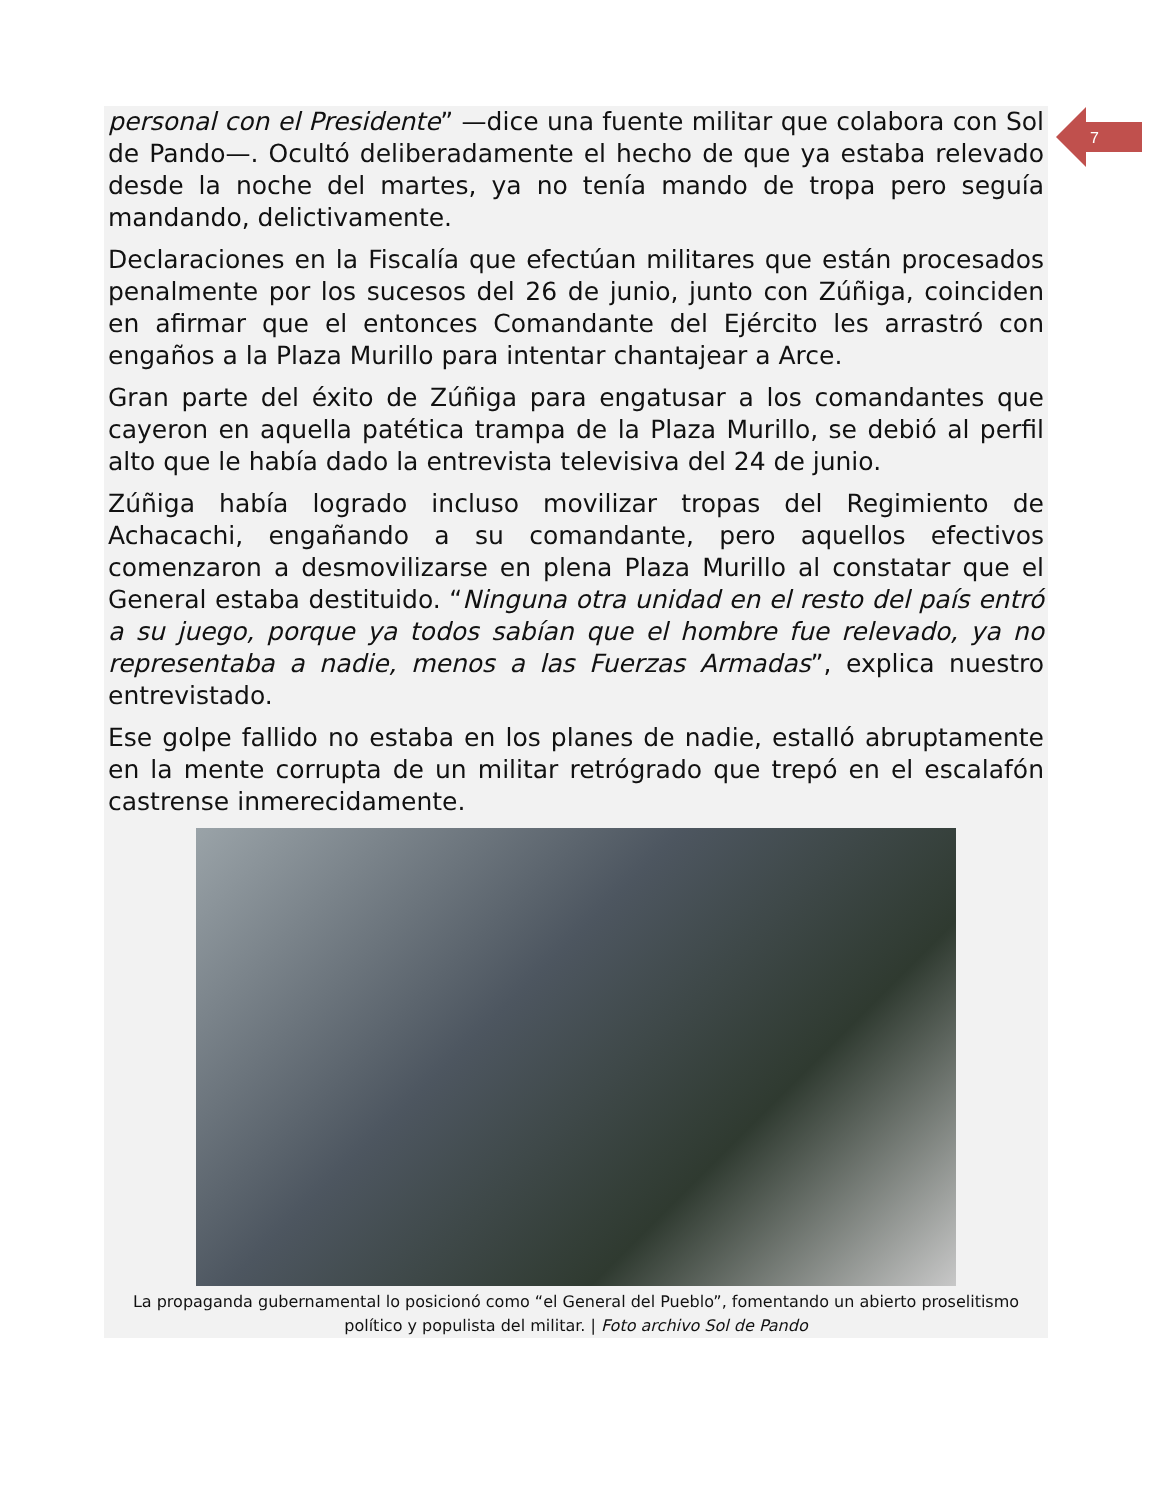7
personal con el Presidente” —dice una fuente militar que colabora con Sol de Pando—. Ocultó deliberadamente el hecho de que ya estaba relevado desde la noche del martes, ya no tenía mando de tropa pero seguía mandando, delictivamente.
Declaraciones en la Fiscalía que efectúan militares que están procesados penalmente por los sucesos del 26 de junio, junto con Zúñiga, coinciden en afirmar que el entonces Comandante del Ejército les arrastró con engaños a la Plaza Murillo para intentar chantajear a Arce.
Gran parte del éxito de Zúñiga para engatusar a los comandantes que cayeron en aquella patética trampa de la Plaza Murillo, se debió al perfil alto que le había dado la entrevista televisiva del 24 de junio.
Zúñiga había logrado incluso movilizar tropas del Regimiento de Achacachi, engañando a su comandante, pero aquellos efectivos comenzaron a desmovilizarse en plena Plaza Murillo al constatar que el General estaba destituido. “Ninguna otra unidad en el resto del país entró a su juego, porque ya todos sabían que el hombre fue relevado, ya no representaba a nadie, menos a las Fuerzas Armadas”, explica nuestro entrevistado.
Ese golpe fallido no estaba en los planes de nadie, estalló abruptamente en la mente corrupta de un militar retrógrado que trepó en el escalafón castrense inmerecidamente.
La propaganda gubernamental lo posicionó como “el General del Pueblo”, fomentando un abierto proselitismo político y populista del militar. | Foto archivo Sol de Pando